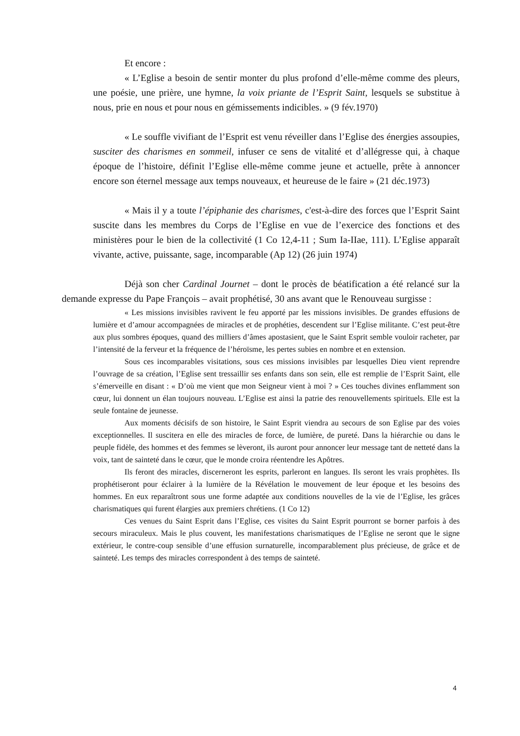Et encore :
« L’Eglise a besoin de sentir monter du plus profond d’elle-même comme des pleurs, une poésie, une prière, une hymne, la voix priante de l’Esprit Saint, lesquels se substitue à nous, prie en nous et pour nous en gémissements indicibles. » (9 fév.1970)
« Le souffle vivifiant de l’Esprit est venu réveiller dans l’Eglise des énergies assoupies, susciter des charismes en sommeil, infuser ce sens de vitalité et d’allégresse qui, à chaque époque de l’histoire, définit l’Eglise elle-même comme jeune et actuelle, prête à annoncer encore son éternel message aux temps nouveaux, et heureuse de le faire » (21 déc.1973)
« Mais il y a toute l’épiphanie des charismes, c'est-à-dire des forces que l’Esprit Saint suscite dans les membres du Corps de l’Eglise en vue de l’exercice des fonctions et des ministères pour le bien de la collectivité (1 Co 12,4-11 ; Sum Ia-IIae, 111). L’Eglise apparaît vivante, active, puissante, sage, incomparable (Ap 12) (26 juin 1974)
Déjà son cher Cardinal Journet – dont le procès de béatification a été relancé sur la demande expresse du Pape François – avait prophétisé, 30 ans avant que le Renouveau surgisse :
« Les missions invisibles ravivent le feu apporté par les missions invisibles. De grandes effusions de lumière et d’amour accompagnées de miracles et de prophéties, descendent sur l’Eglise militante. C’est peut-être aux plus sombres époques, quand des milliers d’âmes apostasient, que le Saint Esprit semble vouloir racheter, par l’intensité de la ferveur et la fréquence de l’héroïsme, les pertes subies en nombre et en extension.
Sous ces incomparables visitations, sous ces missions invisibles par lesquelles Dieu vient reprendre l’ouvrage de sa création, l’Eglise sent tressaillir ses enfants dans son sein, elle est remplie de l’Esprit Saint, elle s’émerveille en disant : « D’où me vient que mon Seigneur vient à moi ? » Ces touches divines enflamment son cœur, lui donnent un élan toujours nouveau. L’Eglise est ainsi la patrie des renouvellements spirituels. Elle est la seule fontaine de jeunesse.
Aux moments décisifs de son histoire, le Saint Esprit viendra au secours de son Eglise par des voies exceptionnelles. Il suscitera en elle des miracles de force, de lumière, de pureté. Dans la hiérarchie ou dans le peuple fidèle, des hommes et des femmes se lèveront, ils auront pour annoncer leur message tant de netteté dans la voix, tant de sainteté dans le cœur, que le monde croira réentendre les Apôtres.
Ils feront des miracles, discerneront les esprits, parleront en langues. Ils seront les vrais prophètes. Ils prophétiseront pour éclairer à la lumière de la Révélation le mouvement de leur époque et les besoins des hommes. En eux reparaîtront sous une forme adaptée aux conditions nouvelles de la vie de l’Eglise, les grâces charismatiques qui furent élargies aux premiers chrétiens. (1 Co 12)
Ces venues du Saint Esprit dans l’Eglise, ces visites du Saint Esprit pourront se borner parfois à des secours miraculeux. Mais le plus couvent, les manifestations charismatiques de l’Eglise ne seront que le signe extérieur, le contre-coup sensible d’une effusion surnaturelle, incomparablement plus précieuse, de grâce et de sainteté. Les temps des miracles correspondent à des temps de sainteté.
4